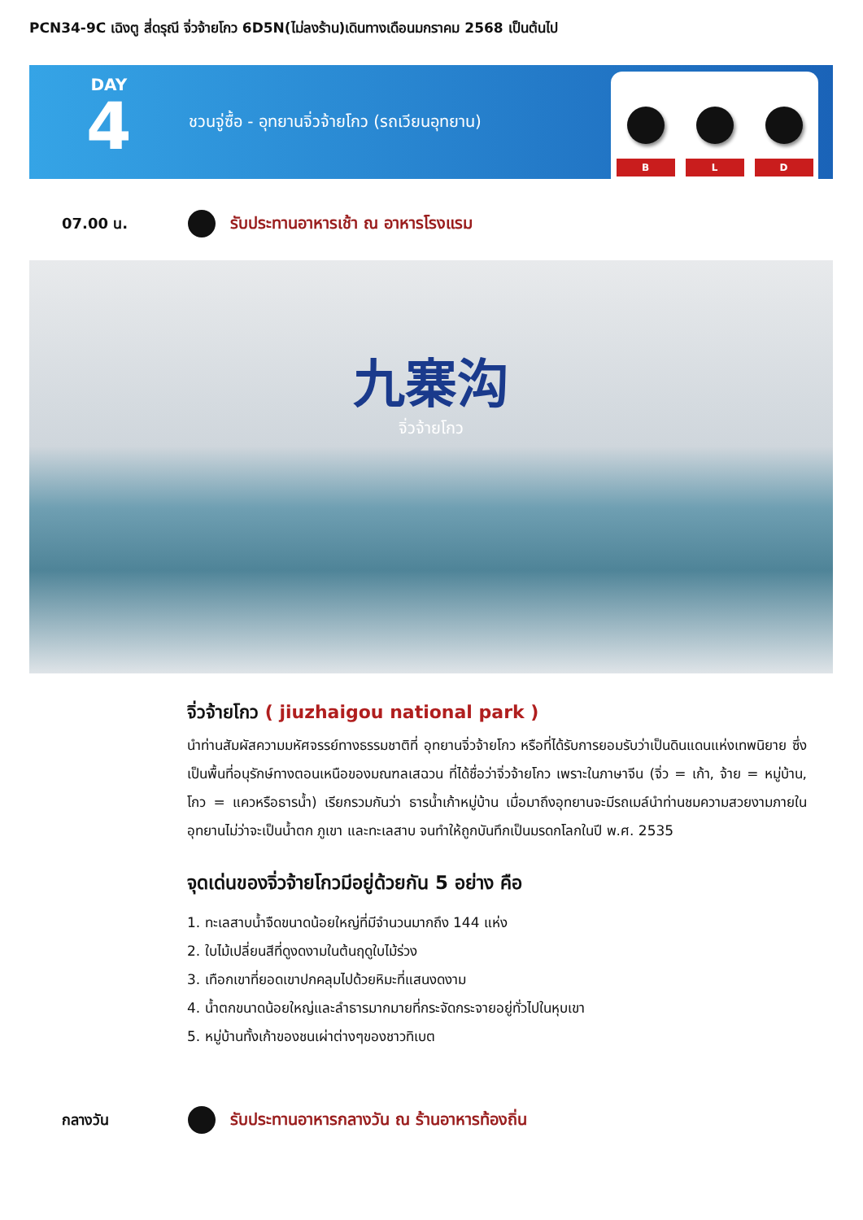PCN34-9C เฉิงตู สี่ดรุณี จิ่วจ้ายโกว 6D5N(ไม่ลงร้าน)เดินทางเดือนมกราคม 2568 เป็นต้นไป
DAY
4
ชวนจู่ซื้อ - อุทยานจิ่วจ้ายโกว (รถเวียนอุทยาน)
B
L
D
07.00 น. รับประทานอาหารเช้า ณ อาหารโรงแรม
九寨沟
จิ่วจ้ายโกว
จิ่วจ้ายโกว ( jiuzhaigou national park )
นำท่านสัมผัสความมหัศจรรย์ทางธรรมชาติที่ อุทยานจิ่วจ้ายโกว หรือที่ได้รับการยอมรับว่าเป็นดินแดนแห่งเทพนิยาย ซึ่งเป็นพื้นที่อนุรักษ์ทางตอนเหนือของมณฑลเสฉวน ที่ได้ชื่อว่าจิ่วจ้ายโกว เพราะในภาษาจีน (จิ่ว = เก้า, จ้าย = หมู่บ้าน, โกว = แควหรือธารน้ำ) เรียกรวมกันว่า ธารน้ำเก้าหมู่บ้าน เมื่อมาถึงอุทยานจะมีรถเมล์นำท่านชมความสวยงามภายในอุทยานไม่ว่าจะเป็นน้ำตก ภูเขา และทะเลสาบ จนทำให้ถูกบันทึกเป็นมรดกโลกในปี พ.ศ. 2535
จุดเด่นของจิ่วจ้ายโกวมีอยู่ด้วยกัน 5 อย่าง คือ
1. ทะเลสาบน้ำจืดขนาดน้อยใหญ่ที่มีจำนวนมากถึง 144 แห่ง
2. ใบไม้เปลี่ยนสีที่ดูงดงามในต้นฤดูใบไม้ร่วง
3. เทือกเขาที่ยอดเขาปกคลุมไปด้วยหิมะที่แสนงดงาม
4. น้ำตกขนาดน้อยใหญ่และลำธารมากมายที่กระจัดกระจายอยู่ทั่วไปในหุบเขา
5. หมู่บ้านทั้งเก้าของชนเผ่าต่างๆของชาวทิเบต
กลางวัน รับประทานอาหารกลางวัน ณ ร้านอาหารท้องถิ่น